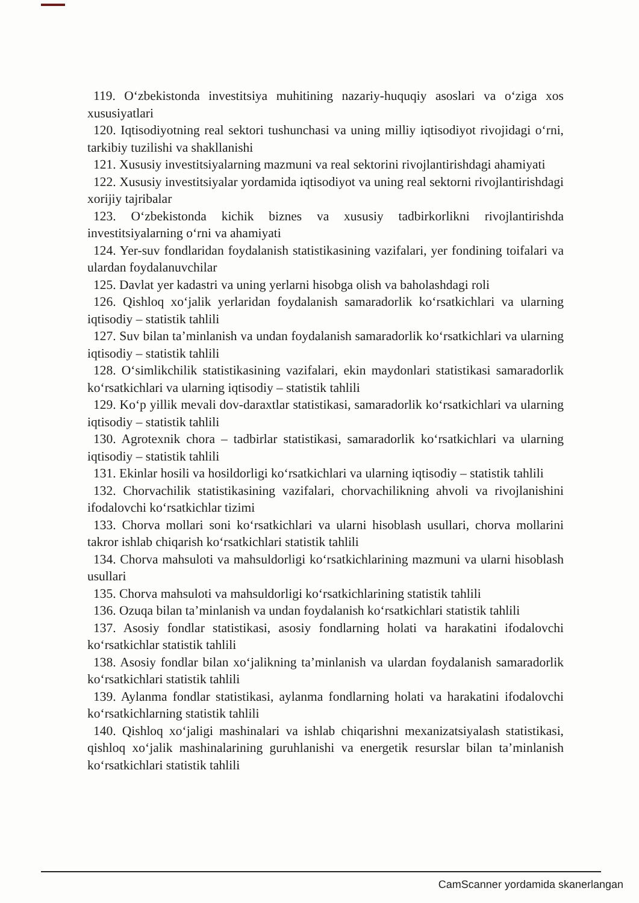119. O‘zbekistonda investitsiya muhitining nazariy-huquqiy asoslari va o‘ziga xos xususiyatlari
120. Iqtisodiyotning real sektori tushunchasi va uning milliy iqtisodiyot rivojidagi o‘rni, tarkibiy tuzilishi va shakllanishi
121. Xususiy investitsiyalarning mazmuni va real sektorini rivojlantirishdagi ahamiyati
122. Xususiy investitsiyalar yordamida iqtisodiyot va uning real sektorni rivojlantirishdagi xorijiy tajribalar
123. O‘zbekistonda kichik biznes va xususiy tadbirkorlikni rivojlantirishda investitsiyalarning o‘rni va ahamiyati
124. Yer-suv fondlaridan foydalanish statistikasining vazifalari, yer fondining toifalari va ulardan foydalanuvchilar
125. Davlat yer kadastri va uning yerlarni hisobga olish va baholashdagi roli
126. Qishloq xo‘jalik yerlaridan foydalanish samaradorlik ko‘rsatkichlari va ularning iqtisodiy – statistik tahlili
127. Suv bilan ta’minlanish va undan foydalanish samaradorlik ko‘rsatkichlari va ularning iqtisodiy – statistik tahlili
128. O‘simlikchilik statistikasining vazifalari, ekin maydonlari statistikasi samaradorlik ko‘rsatkichlari va ularning iqtisodiy – statistik tahlili
129. Ko‘p yillik mevali dov-daraxtlar statistikasi, samaradorlik ko‘rsatkichlari va ularning iqtisodiy – statistik tahlili
130. Agrotexnik chora – tadbirlar statistikasi, samaradorlik ko‘rsatkichlari va ularning iqtisodiy – statistik tahlili
131. Ekinlar hosili va hosildorligi ko‘rsatkichlari va ularning iqtisodiy – statistik tahlili
132. Chorvachilik statistikasining vazifalari, chorvachilikning ahvoli va rivojlanishini ifodalovchi ko‘rsatkichlar tizimi
133. Chorva mollari soni ko‘rsatkichlari va ularni hisoblash usullari, chorva mollarini takror ishlab chiqarish ko‘rsatkichlari statistik tahlili
134. Chorva mahsuloti va mahsuldorligi ko‘rsatkichlarining mazmuni va ularni hisoblash usullari
135. Chorva mahsuloti va mahsuldorligi ko‘rsatkichlarining statistik tahlili
136. Ozuqa bilan ta’minlanish va undan foydalanish ko‘rsatkichlari statistik tahlili
137. Asosiy fondlar statistikasi, asosiy fondlarning holati va harakatini ifodalovchi ko‘rsatkichlar statistik tahlili
138. Asosiy fondlar bilan xo‘jalikning ta’minlanish va ulardan foydalanish samaradorlik ko‘rsatkichlari statistik tahlili
139. Aylanma fondlar statistikasi, aylanma fondlarning holati va harakatini ifodalovchi ko‘rsatkichlarning statistik tahlili
140. Qishloq xo‘jaligi mashinalari va ishlab chiqarishni mexanizatsiyalash statistikasi, qishloq xo‘jalik mashinalarining guruhlanishi va energetik resurslar bilan ta’minlanish ko‘rsatkichlari statistik tahlili
CamScanner yordamida skanerlangan